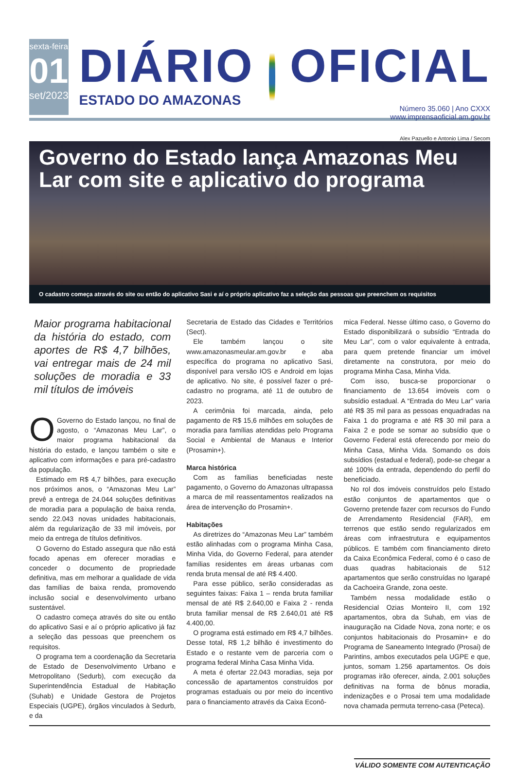sexta-feira
01
set/2023
DIÁRIO
ESTADO DO AMAZONAS
OFICIAL
Número 35.060 | Ano CXXX
www.imprensaoficial.am.gov.br
Alex Pazuello e Antonio Lima / Secom
Governo do Estado lança Amazonas Meu Lar com site e aplicativo do programa
O cadastro começa através do site ou então do aplicativo Sasi e aí o próprio aplicativo faz a seleção das pessoas que preenchem os requisitos
Maior programa habitacional da história do estado, com aportes de R$ 4,7 bilhões, vai entregar mais de 24 mil soluções de moradia e 33 mil títulos de imóveis
OGoverno do Estado lançou, no final de agosto, o “Amazonas Meu Lar”, o maior programa habitacional da história do estado, e lançou também o site e aplicativo com informações e para pré-cadastro da população.
Estimado em R$ 4,7 bilhões, para execução nos próximos anos, o “Amazonas Meu Lar” prevê a entrega de 24.044 soluções definitivas de moradia para a população de baixa renda, sendo 22.043 novas unidades habitacionais, além da regularização de 33 mil imóveis, por meio da entrega de títulos definitivos.
O Governo do Estado assegura que não está focado apenas em oferecer moradias e conceder o documento de propriedade definitiva, mas em melhorar a qualidade de vida das famílias de baixa renda, promovendo inclusão social e desenvolvimento urbano sustentável.
O cadastro começa através do site ou então do aplicativo Sasi e aí o próprio aplicativo já faz a seleção das pessoas que preenchem os requisitos.
O programa tem a coordenação da Secretaria de Estado de Desenvolvimento Urbano e Metropolitano (Sedurb), com execução da Superintendência Estadual de Habitação (Suhab) e Unidade Gestora de Projetos Especiais (UGPE), órgãos vinculados à Sedurb, e da
Secretaria de Estado das Cidades e Territórios (Sect).
Ele também lançou o site www.amazonasmeular.am.gov.br e aba específica do programa no aplicativo Sasi, disponível para versão IOS e Android em lojas de aplicativo. No site, é possível fazer o pré-cadastro no programa, até 11 de outubro de 2023.
A cerimônia foi marcada, ainda, pelo pagamento de R$ 15,6 milhões em soluções de moradia para famílias atendidas pelo Programa Social e Ambiental de Manaus e Interior (Prosamin+).
Marca histórica
Com as famílias beneficiadas neste pagamento, o Governo do Amazonas ultrapassa a marca de mil reassentamentos realizados na área de intervenção do Prosamin+.
Habitações
As diretrizes do “Amazonas Meu Lar” também estão alinhadas com o programa Minha Casa, Minha Vida, do Governo Federal, para atender famílias residentes em áreas urbanas com renda bruta mensal de até R$ 4.400.
Para esse público, serão consideradas as seguintes faixas: Faixa 1 – renda bruta familiar mensal de até R$ 2.640,00 e Faixa 2 - renda bruta familiar mensal de R$ 2.640,01 até R$ 4.400,00.
O programa está estimado em R$ 4,7 bilhões. Desse total, R$ 1,2 bilhão é investimento do Estado e o restante vem de parceria com o programa federal Minha Casa Minha Vida.
A meta é ofertar 22.043 moradias, seja por concessão de apartamentos construídos por programas estaduais ou por meio do incentivo para o financiamento através da Caixa Econô-
mica Federal. Nesse último caso, o Governo do Estado disponibilizará o subsídio “Entrada do Meu Lar”, com o valor equivalente à entrada, para quem pretende financiar um imóvel diretamente na construtora, por meio do programa Minha Casa, Minha Vida.
Com isso, busca-se proporcionar o financiamento de 13.654 imóveis com o subsídio estadual. A “Entrada do Meu Lar” varia até R$ 35 mil para as pessoas enquadradas na Faixa 1 do programa e até R$ 30 mil para a Faixa 2 e pode se somar ao subsídio que o Governo Federal está oferecendo por meio do Minha Casa, Minha Vida. Somando os dois subsídios (estadual e federal), pode-se chegar a até 100% da entrada, dependendo do perfil do beneficiado.
No rol dos imóveis construídos pelo Estado estão conjuntos de apartamentos que o Governo pretende fazer com recursos do Fundo de Arrendamento Residencial (FAR), em terrenos que estão sendo regularizados em áreas com infraestrutura e equipamentos públicos. E também com financiamento direto da Caixa Econômica Federal, como é o caso de duas quadras habitacionais de 512 apartamentos que serão construídas no Igarapé da Cachoeira Grande, zona oeste.
Também nessa modalidade estão o Residencial Ozias Monteiro II, com 192 apartamentos, obra da Suhab, em vias de inauguração na Cidade Nova, zona norte; e os conjuntos habitacionais do Prosamin+ e do Programa de Saneamento Integrado (Prosai) de Parintins, ambos executados pela UGPE e que, juntos, somam 1.256 apartamentos. Os dois programas irão oferecer, ainda, 2.001 soluções definitivas na forma de bônus moradia, indenizações e o Prosai tem uma modalidade nova chamada permuta terreno-casa (Peteca).
VÁLIDO SOMENTE COM AUTENTICAÇÃO